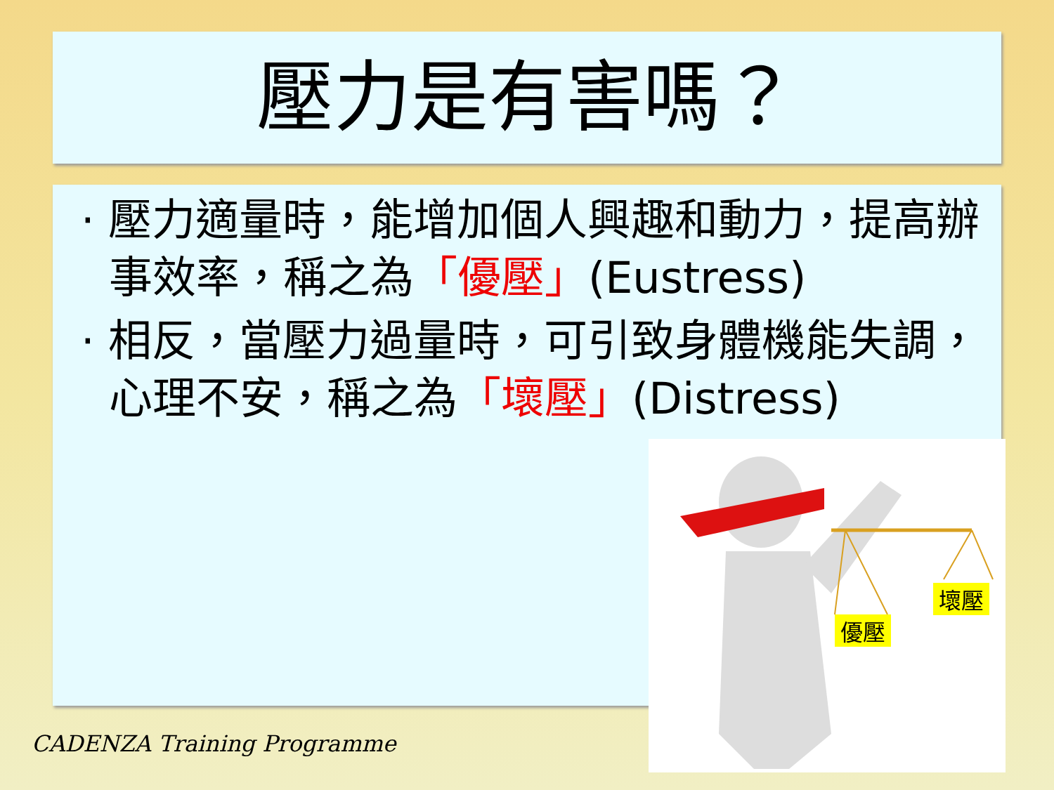壓力是有害嗎？
· 壓力適量時，能增加個人興趣和動力，提高辦事效率，稱之為「優壓」(Eustress)
· 相反，當壓力過量時，可引致身體機能失調，心理不安，稱之為「壞壓」(Distress)
優壓
壞壓
CADENZA Training Programme